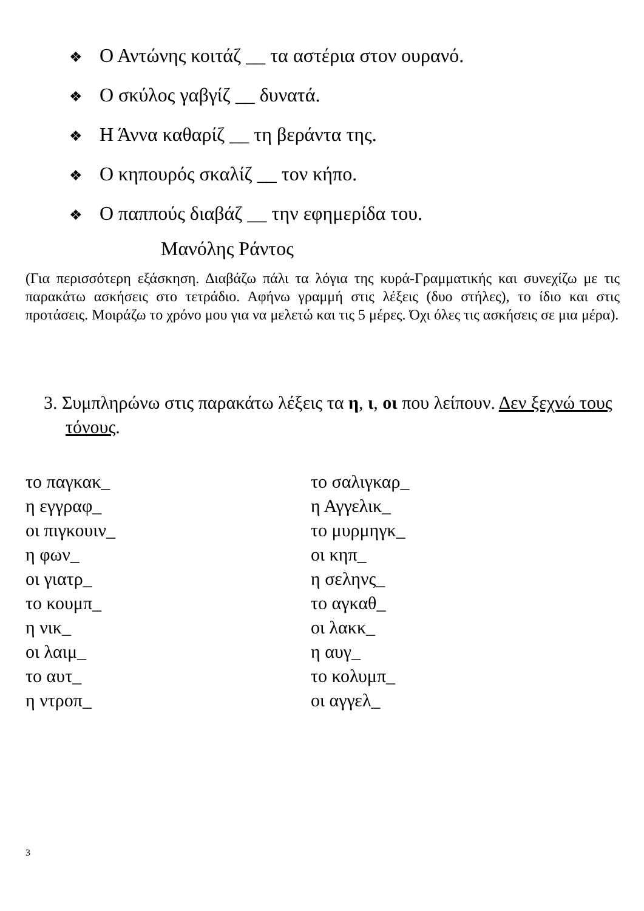❖ Ο Αντώνης κοιτάζ __ τα αστέρια στον ουρανό.
❖ Ο σκύλος γαβγίζ __ δυνατά.
❖ Η Άννα καθαρίζ __ τη βεράντα της.
❖ Ο κηπουρός σκαλίζ __ τον κήπο.
❖ Ο παππούς διαβάζ __ την εφημερίδα του.
Μανόλης Ράντος
(Για περισσότερη εξάσκηση. Διαβάζω πάλι τα λόγια της κυρά-Γραμματικής και συνεχίζω με τις παρακάτω ασκήσεις στο τετράδιο. Αφήνω γραμμή στις λέξεις (δυο στήλες), το ίδιο και στις προτάσεις. Μοιράζω το χρόνο μου για να μελετώ και τις 5 μέρες. Όχι όλες τις ασκήσεις σε μια μέρα).
3. Συμπληρώνω στις παρακάτω λέξεις τα η, ι, οι που λείπουν. Δεν ξεχνώ τους τόνους.
το παγκακ_
η εγγραφ_
οι πιγκουιν_
η φων_
οι γιατρ_
το κουμπ_
η νικ_
οι λαιμ_
το αυτ_
η ντροπ_
το σαλιγκαρ_
η Αγγελικ_
το μυρμηγκ_
οι κηπ_
η σεληνς_
το αγκαθ_
οι λακκ_
η αυγ_
το κολυμπ_
οι αγγελ_
3